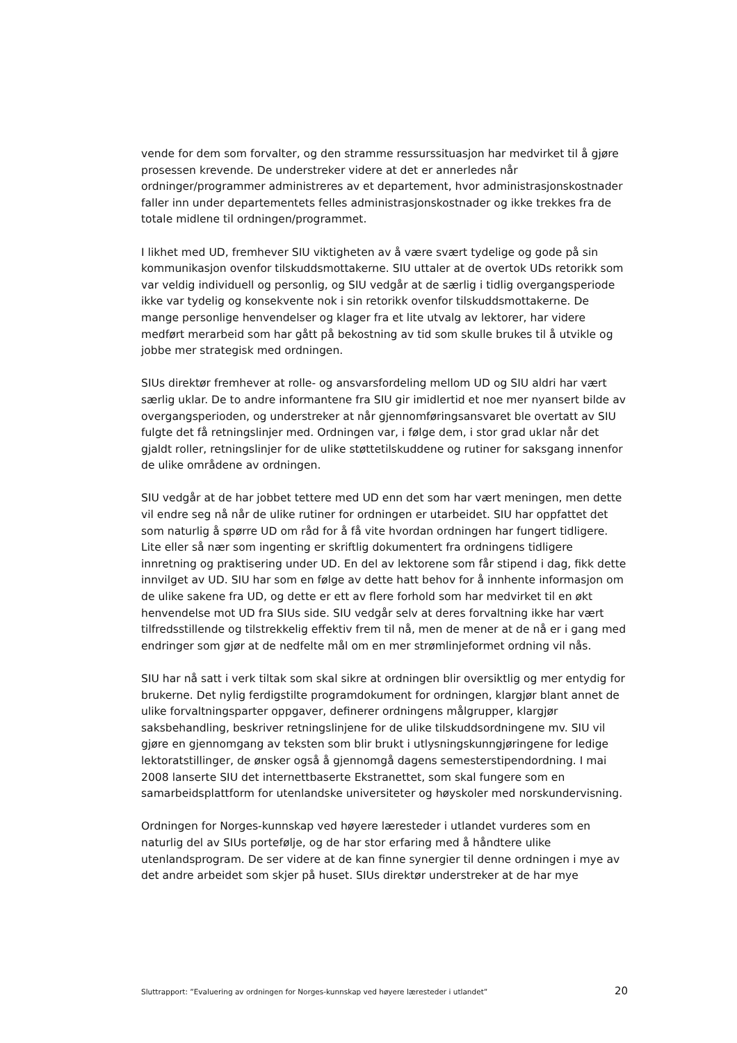vende for dem som forvalter, og den stramme ressurssituasjon har medvirket til å gjøre prosessen krevende. De understreker videre at det er annerledes når ordninger/programmer administreres av et departement, hvor administrasjonskostnader faller inn under departementets felles administrasjonskostnader og ikke trekkes fra de totale midlene til ordningen/programmet.
I likhet med UD, fremhever SIU viktigheten av å være svært tydelige og gode på sin kommunikasjon ovenfor tilskuddsmottakerne. SIU uttaler at de overtok UDs retorikk som var veldig individuell og personlig, og SIU vedgår at de særlig i tidlig overgangsperiode ikke var tydelig og konsekvente nok i sin retorikk ovenfor tilskuddsmottakerne. De mange personlige henvendelser og klager fra et lite utvalg av lektorer, har videre medført merarbeid som har gått på bekostning av tid som skulle brukes til å utvikle og jobbe mer strategisk med ordningen.
SIUs direktør fremhever at rolle- og ansvarsfordeling mellom UD og SIU aldri har vært særlig uklar. De to andre informantene fra SIU gir imidlertid et noe mer nyansert bilde av overgangsperioden, og understreker at når gjennomføringsansvaret ble overtatt av SIU fulgte det få retningslinjer med. Ordningen var, i følge dem, i stor grad uklar når det gjaldt roller, retningslinjer for de ulike støttetilskuddene og rutiner for saksgang innenfor de ulike områdene av ordningen.
SIU vedgår at de har jobbet tettere med UD enn det som har vært meningen, men dette vil endre seg nå når de ulike rutiner for ordningen er utarbeidet. SIU har oppfattet det som naturlig å spørre UD om råd for å få vite hvordan ordningen har fungert tidligere. Lite eller så nær som ingenting er skriftlig dokumentert fra ordningens tidligere innretning og praktisering under UD. En del av lektorene som får stipend i dag, fikk dette innvilget av UD. SIU har som en følge av dette hatt behov for å innhente informasjon om de ulike sakene fra UD, og dette er ett av flere forhold som har medvirket til en økt henvendelse mot UD fra SIUs side. SIU vedgår selv at deres forvaltning ikke har vært tilfredsstillende og tilstrekkelig effektiv frem til nå, men de mener at de nå er i gang med endringer som gjør at de nedfelte mål om en mer strømlinjeformet ordning vil nås.
SIU har nå satt i verk tiltak som skal sikre at ordningen blir oversiktlig og mer entydig for brukerne. Det nylig ferdigstilte programdokument for ordningen, klargjør blant annet de ulike forvaltningsparter oppgaver, definerer ordningens målgrupper, klargjør saksbehandling, beskriver retningslinjene for de ulike tilskuddsordningene mv. SIU vil gjøre en gjennomgang av teksten som blir brukt i utlysningskunngjøringene for ledige lektoratstillinger, de ønsker også å gjennomgå dagens semesterstipendordning. I mai 2008 lanserte SIU det internettbaserte Ekstranettet, som skal fungere som en samarbeidsplattform for utenlandske universiteter og høyskoler med norskundervisning.
Ordningen for Norges-kunnskap ved høyere læresteder i utlandet vurderes som en naturlig del av SIUs portefølje, og de har stor erfaring med å håndtere ulike utenlandsprogram. De ser videre at de kan finne synergier til denne ordningen i mye av det andre arbeidet som skjer på huset. SIUs direktør understreker at de har mye
Sluttrapport: ”Evaluering av ordningen for Norges-kunnskap ved høyere læresteder i utlandet” 20